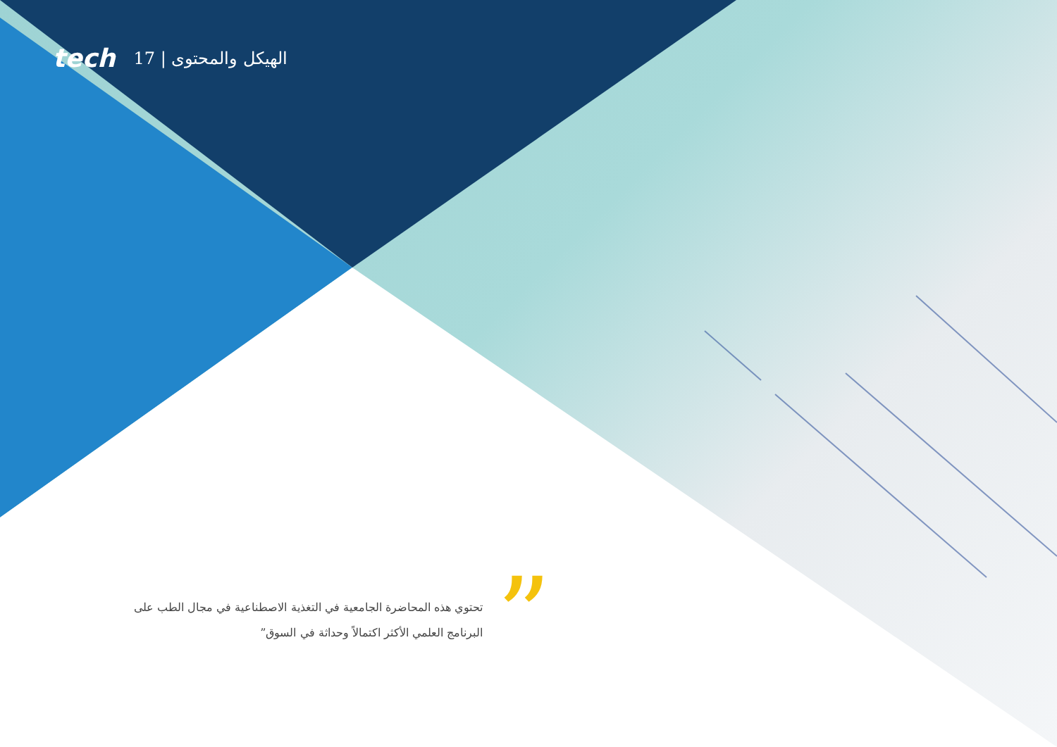tech 17 | الهيكل والمحتوى
”
تحتوي هذه المحاضرة الجامعية في التغذية الاصطناعية في مجال الطب على البرنامج العلمي الأكثر اكتمالاً وحداثة في السوق”